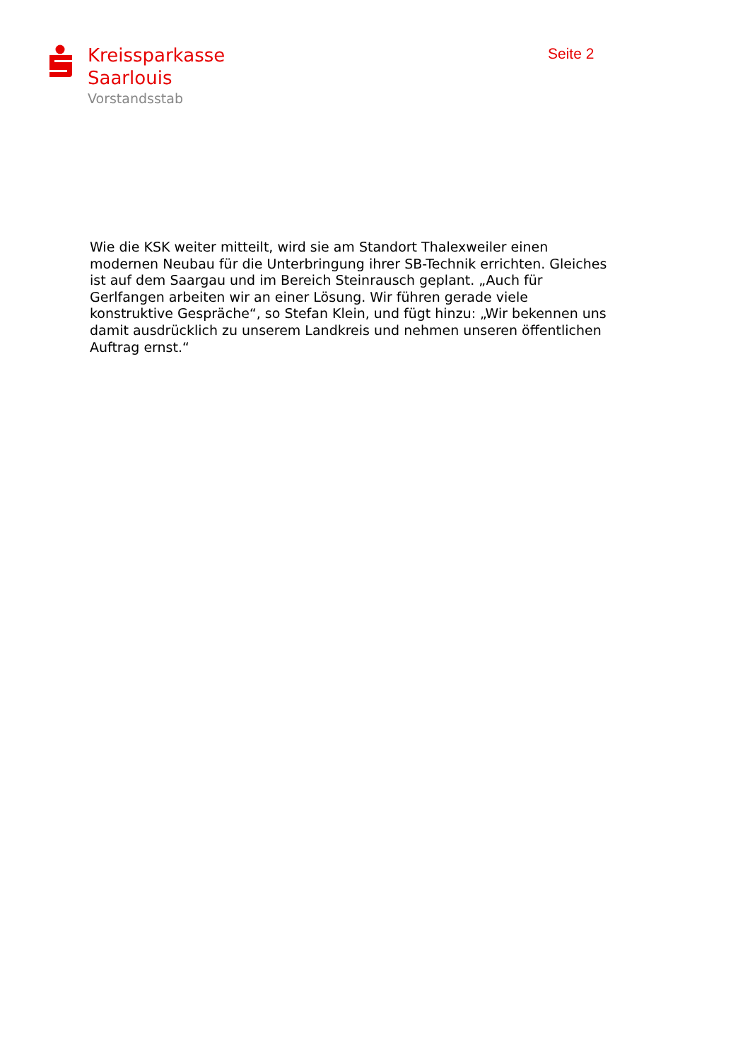Kreissparkasse
Saarlouis
Vorstandsstab
Seite 2
Wie die KSK weiter mitteilt, wird sie am Standort Thalexweiler einen modernen Neubau für die Unterbringung ihrer SB-Technik errichten. Gleiches ist auf dem Saargau und im Bereich Steinrausch geplant. „Auch für Gerlfangen arbeiten wir an einer Lösung. Wir führen gerade viele konstruktive Gespräche“, so Stefan Klein, und fügt hinzu: „Wir bekennen uns damit ausdrücklich zu unserem Landkreis und nehmen unseren öffentlichen Auftrag ernst.“